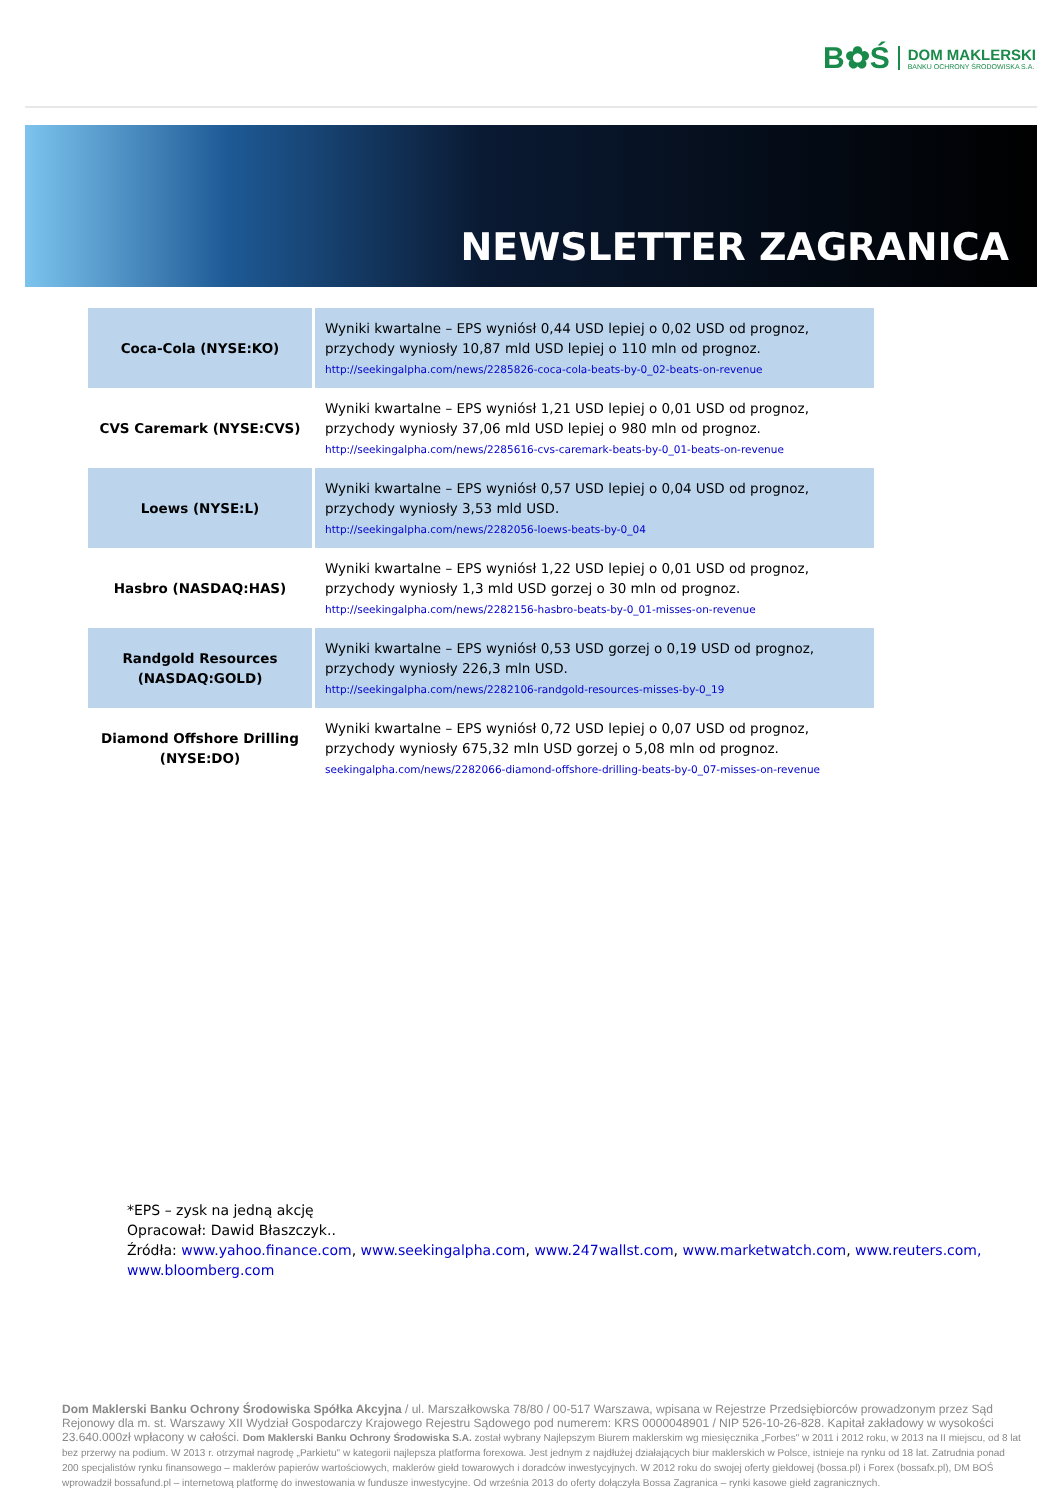B✿Ś
DOM MAKLERSKI
BANKU OCHRONY ŚRODOWISKA S.A.
NEWSLETTER ZAGRANICA
| Coca-Cola (NYSE:KO) | Wyniki kwartalne – EPS wyniósł 0,44 USD lepiej o 0,02 USD od prognoz, przychody wyniosły 10,87 mld USD lepiej o 110 mln od prognoz. http://seekingalpha.com/news/2285826-coca-cola-beats-by-0_02-beats-on-revenue |
| CVS Caremark (NYSE:CVS) | Wyniki kwartalne – EPS wyniósł 1,21 USD lepiej o 0,01 USD od prognoz, przychody wyniosły 37,06 mld USD lepiej o 980 mln od prognoz. http://seekingalpha.com/news/2285616-cvs-caremark-beats-by-0_01-beats-on-revenue |
| Loews (NYSE:L) | Wyniki kwartalne – EPS wyniósł 0,57 USD lepiej o 0,04 USD od prognoz, przychody wyniosły 3,53 mld USD. http://seekingalpha.com/news/2282056-loews-beats-by-0_04 |
| Hasbro (NASDAQ:HAS) | Wyniki kwartalne – EPS wyniósł 1,22 USD lepiej o 0,01 USD od prognoz, przychody wyniosły 1,3 mld USD gorzej o 30 mln od prognoz. http://seekingalpha.com/news/2282156-hasbro-beats-by-0_01-misses-on-revenue |
| Randgold Resources (NASDAQ:GOLD) | Wyniki kwartalne – EPS wyniósł 0,53 USD gorzej o 0,19 USD od prognoz, przychody wyniosły 226,3 mln USD. http://seekingalpha.com/news/2282106-randgold-resources-misses-by-0_19 |
| Diamond Offshore Drilling (NYSE:DO) | Wyniki kwartalne – EPS wyniósł 0,72 USD lepiej o 0,07 USD od prognoz, przychody wyniosły 675,32 mln USD gorzej o 5,08 mln od prognoz. seekingalpha.com/news/2282066-diamond-offshore-drilling-beats-by-0_07-misses-on-revenue |
*EPS – zysk na jedną akcję
Opracował: Dawid Błaszczyk..
Źródła: www.yahoo.finance.com, www.seekingalpha.com, www.247wallst.com, www.marketwatch.com, www.reuters.com,
www.bloomberg.com
Dom Maklerski Banku Ochrony Środowiska Spółka Akcyjna / ul. Marszałkowska 78/80 / 00-517 Warszawa, wpisana w Rejestrze Przedsiębiorców prowadzonym przez Sąd Rejonowy dla m. st. Warszawy XII Wydział Gospodarczy Krajowego Rejestru Sądowego pod numerem: KRS 0000048901 / NIP 526-10-26-828. Kapitał zakładowy w wysokości 23.640.000zł wpłacony w całości. Dom Maklerski Banku Ochrony Środowiska S.A. został wybrany Najlepszym Biurem maklerskim wg miesięcznika „Forbes" w 2011 i 2012 roku, w 2013 na II miejscu, od 8 lat bez przerwy na podium. W 2013 r. otrzymał nagrodę „Parkietu" w kategorii najlepsza platforma forexowa. Jest jednym z najdłużej działających biur maklerskich w Polsce, istnieje na rynku od 18 lat. Zatrudnia ponad 200 specjalistów rynku finansowego – maklerów papierów wartościowych, maklerów giełd towarowych i doradców inwestycyjnych. W 2012 roku do swojej oferty giełdowej (bossa.pl) i Forex (bossafx.pl), DM BOŚ wprowadził bossafund.pl – internetową platformę do inwestowania w fundusze inwestycyjne. Od września 2013 do oferty dołączyła Bossa Zagranica – rynki kasowe giełd zagranicznych.